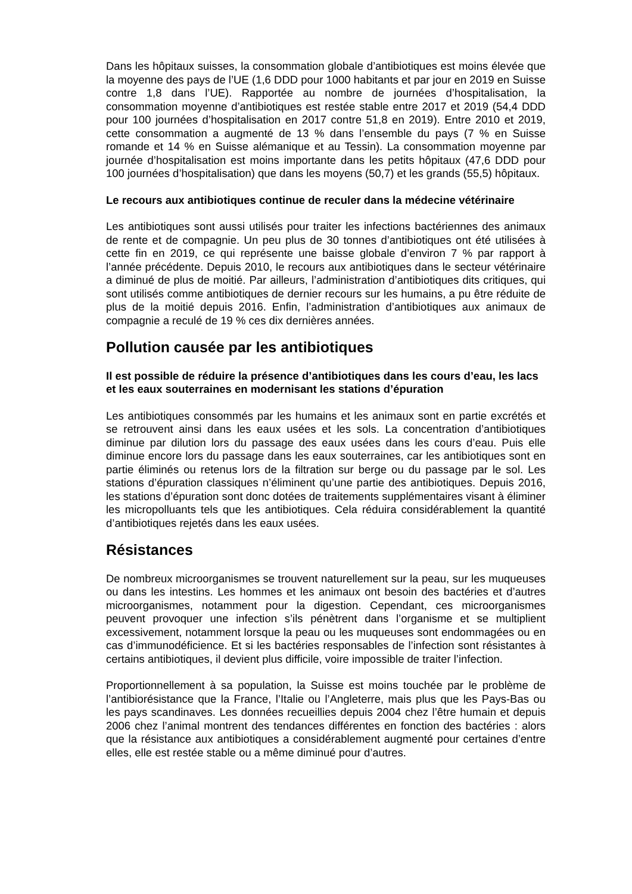Dans les hôpitaux suisses, la consommation globale d’antibiotiques est moins élevée que la moyenne des pays de l’UE (1,6 DDD pour 1000 habitants et par jour en 2019 en Suisse contre 1,8 dans l’UE). Rapportée au nombre de journées d’hospitalisation, la consommation moyenne d’antibiotiques est restée stable entre 2017 et 2019 (54,4 DDD pour 100 journées d’hospitalisation en 2017 contre 51,8 en 2019). Entre 2010 et 2019, cette consommation a augmenté de 13 % dans l’ensemble du pays (7 % en Suisse romande et 14 % en Suisse alémanique et au Tessin). La consommation moyenne par journée d’hospitalisation est moins importante dans les petits hôpitaux (47,6 DDD pour 100 journées d’hospitalisation) que dans les moyens (50,7) et les grands (55,5) hôpitaux.
Le recours aux antibiotiques continue de reculer dans la médecine vétérinaire
Les antibiotiques sont aussi utilisés pour traiter les infections bactériennes des animaux de rente et de compagnie. Un peu plus de 30 tonnes d’antibiotiques ont été utilisées à cette fin en 2019, ce qui représente une baisse globale d’environ 7 % par rapport à l’année précédente. Depuis 2010, le recours aux antibiotiques dans le secteur vétérinaire a diminué de plus de moitié. Par ailleurs, l’administration d’antibiotiques dits critiques, qui sont utilisés comme antibiotiques de dernier recours sur les humains, a pu être réduite de plus de la moitié depuis 2016. Enfin, l’administration d’antibiotiques aux animaux de compagnie a reculé de 19 % ces dix dernières années.
Pollution causée par les antibiotiques
Il est possible de réduire la présence d’antibiotiques dans les cours d’eau, les lacs et les eaux souterraines en modernisant les stations d’épuration
Les antibiotiques consommés par les humains et les animaux sont en partie excrétés et se retrouvent ainsi dans les eaux usées et les sols. La concentration d’antibiotiques diminue par dilution lors du passage des eaux usées dans les cours d’eau. Puis elle diminue encore lors du passage dans les eaux souterraines, car les antibiotiques sont en partie éliminés ou retenus lors de la filtration sur berge ou du passage par le sol. Les stations d’épuration classiques n’éliminent qu’une partie des antibiotiques. Depuis 2016, les stations d’épuration sont donc dotées de traitements supplémentaires visant à éliminer les micropolluants tels que les antibiotiques. Cela réduira considérablement la quantité d’antibiotiques rejetés dans les eaux usées.
Résistances
De nombreux microorganismes se trouvent naturellement sur la peau, sur les muqueuses ou dans les intestins. Les hommes et les animaux ont besoin des bactéries et d’autres microorganismes, notamment pour la digestion. Cependant, ces microorganismes peuvent provoquer une infection s’ils pénètrent dans l’organisme et se multiplient excessivement, notamment lorsque la peau ou les muqueuses sont endommagées ou en cas d’immunodéficience. Et si les bactéries responsables de l’infection sont résistantes à certains antibiotiques, il devient plus difficile, voire impossible de traiter l’infection.
Proportionnellement à sa population, la Suisse est moins touchée par le problème de l’antibiorésistance que la France, l’Italie ou l’Angleterre, mais plus que les Pays-Bas ou les pays scandinaves. Les données recueillies depuis 2004 chez l’être humain et depuis 2006 chez l’animal montrent des tendances différentes en fonction des bactéries : alors que la résistance aux antibiotiques a considérablement augmenté pour certaines d’entre elles, elle est restée stable ou a même diminué pour d’autres.